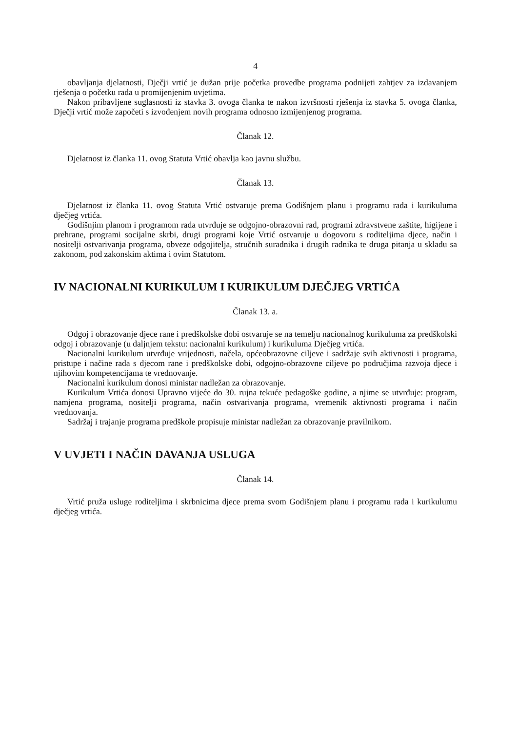4
obavljanja djelatnosti, Dječji vrtić je dužan prije početka provedbe programa podnijeti zahtjev za izdavanjem rješenja o početku rada u promijenjenim uvjetima.
Nakon pribavljene suglasnosti iz stavka 3. ovoga članka te nakon izvršnosti rješenja iz stavka 5. ovoga članka, Dječji vrtić može započeti s izvođenjem novih programa odnosno izmijenjenog programa.
Članak 12.
Djelatnost iz članka 11. ovog Statuta Vrtić obavlja kao javnu službu.
Članak 13.
Djelatnost iz članka 11. ovog Statuta Vrtić ostvaruje prema Godišnjem planu i programu rada i kurikuluma dječjeg vrtića.
Godišnjim planom i programom rada utvrđuje se odgojno-obrazovni rad, programi zdravstvene zaštite, higijene i prehrane, programi socijalne skrbi, drugi programi koje Vrtić ostvaruje u dogovoru s roditeljima djece, način i nositelji ostvarivanja programa, obveze odgojitelja, stručnih suradnika i drugih radnika te druga pitanja u skladu sa zakonom, pod zakonskim aktima i ovim Statutom.
IV NACIONALNI KURIKULUM I KURIKULUM DJEČJEG VRTIĆA
Članak 13. a.
Odgoj i obrazovanje djece rane i predškolske dobi ostvaruje se na temelju nacionalnog kurikuluma za predškolski odgoj i obrazovanje (u daljnjem tekstu: nacionalni kurikulum) i kurikuluma Dječjeg vrtića.
Nacionalni kurikulum utvrđuje vrijednosti, načela, općeobrazovne ciljeve i sadržaje svih aktivnosti i programa, pristupe i načine rada s djecom rane i predškolske dobi, odgojno-obrazovne ciljeve po područjima razvoja djece i njihovim kompetencijama te vrednovanje.
Nacionalni kurikulum donosi ministar nadležan za obrazovanje.
Kurikulum Vrtića donosi Upravno vijeće do 30. rujna tekuće pedagoške godine, a njime se utvrđuje: program, namjena programa, nositelji programa, način ostvarivanja programa, vremenik aktivnosti programa i način vrednovanja.
Sadržaj i trajanje programa predškole propisuje ministar nadležan za obrazovanje pravilnikom.
V UVJETI I NAČIN DAVANJA USLUGA
Članak 14.
Vrtić pruža usluge roditeljima i skrbnicima djece prema svom Godišnjem planu i programu rada i kurikulumu dječjeg vrtića.